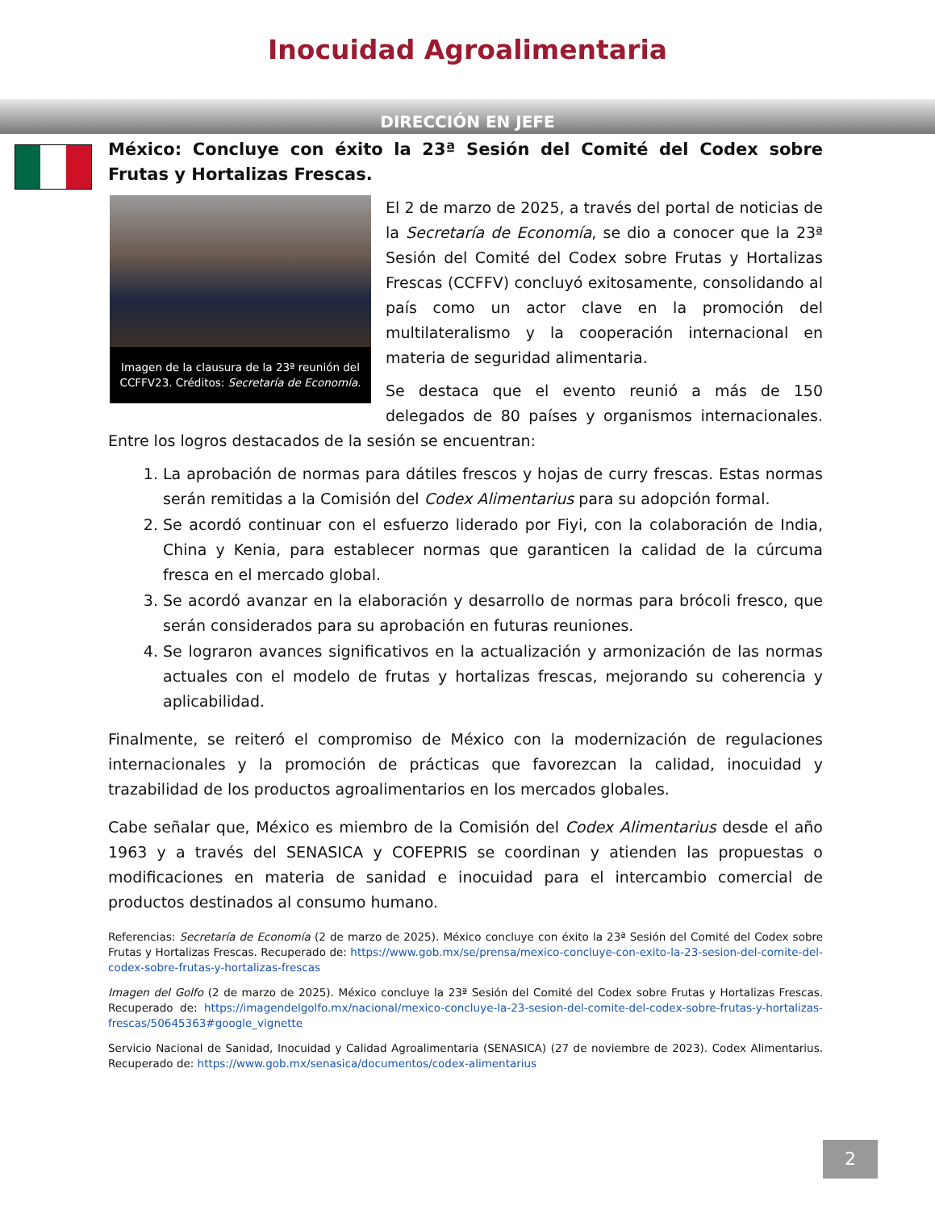Inocuidad Agroalimentaria
DIRECCIÓN EN JEFE
México: Concluye con éxito la 23ª Sesión del Comité del Codex sobre Frutas y Hortalizas Frescas.
Imagen de la clausura de la 23ª reunión del CCFFV23. Créditos: Secretaría de Economía.
El 2 de marzo de 2025, a través del portal de noticias de la Secretaría de Economía, se dio a conocer que la 23ª Sesión del Comité del Codex sobre Frutas y Hortalizas Frescas (CCFFV) concluyó exitosamente, consolidando al país como un actor clave en la promoción del multilateralismo y la cooperación internacional en materia de seguridad alimentaria.
Se destaca que el evento reunió a más de 150 delegados de 80 países y organismos internacionales. Entre los logros destacados de la sesión se encuentran:
1. La aprobación de normas para dátiles frescos y hojas de curry frescas. Estas normas serán remitidas a la Comisión del Codex Alimentarius para su adopción formal.
2. Se acordó continuar con el esfuerzo liderado por Fiyi, con la colaboración de India, China y Kenia, para establecer normas que garanticen la calidad de la cúrcuma fresca en el mercado global.
3. Se acordó avanzar en la elaboración y desarrollo de normas para brócoli fresco, que serán considerados para su aprobación en futuras reuniones.
4. Se lograron avances significativos en la actualización y armonización de las normas actuales con el modelo de frutas y hortalizas frescas, mejorando su coherencia y aplicabilidad.
Finalmente, se reiteró el compromiso de México con la modernización de regulaciones internacionales y la promoción de prácticas que favorezcan la calidad, inocuidad y trazabilidad de los productos agroalimentarios en los mercados globales.
Cabe señalar que, México es miembro de la Comisión del Codex Alimentarius desde el año 1963 y a través del SENASICA y COFEPRIS se coordinan y atienden las propuestas o modificaciones en materia de sanidad e inocuidad para el intercambio comercial de productos destinados al consumo humano.
Referencias: Secretaría de Economía (2 de marzo de 2025). México concluye con éxito la 23ª Sesión del Comité del Codex sobre Frutas y Hortalizas Frescas. Recuperado de: https://www.gob.mx/se/prensa/mexico-concluye-con-exito-la-23-sesion-del-comite-del-codex-sobre-frutas-y-hortalizas-frescas
Imagen del Golfo (2 de marzo de 2025). México concluye la 23ª Sesión del Comité del Codex sobre Frutas y Hortalizas Frescas. Recuperado de: https://imagendelgolfo.mx/nacional/mexico-concluye-la-23-sesion-del-comite-del-codex-sobre-frutas-y-hortalizas-frescas/50645363#google_vignette
Servicio Nacional de Sanidad, Inocuidad y Calidad Agroalimentaria (SENASICA) (27 de noviembre de 2023). Codex Alimentarius. Recuperado de: https://www.gob.mx/senasica/documentos/codex-alimentarius
2